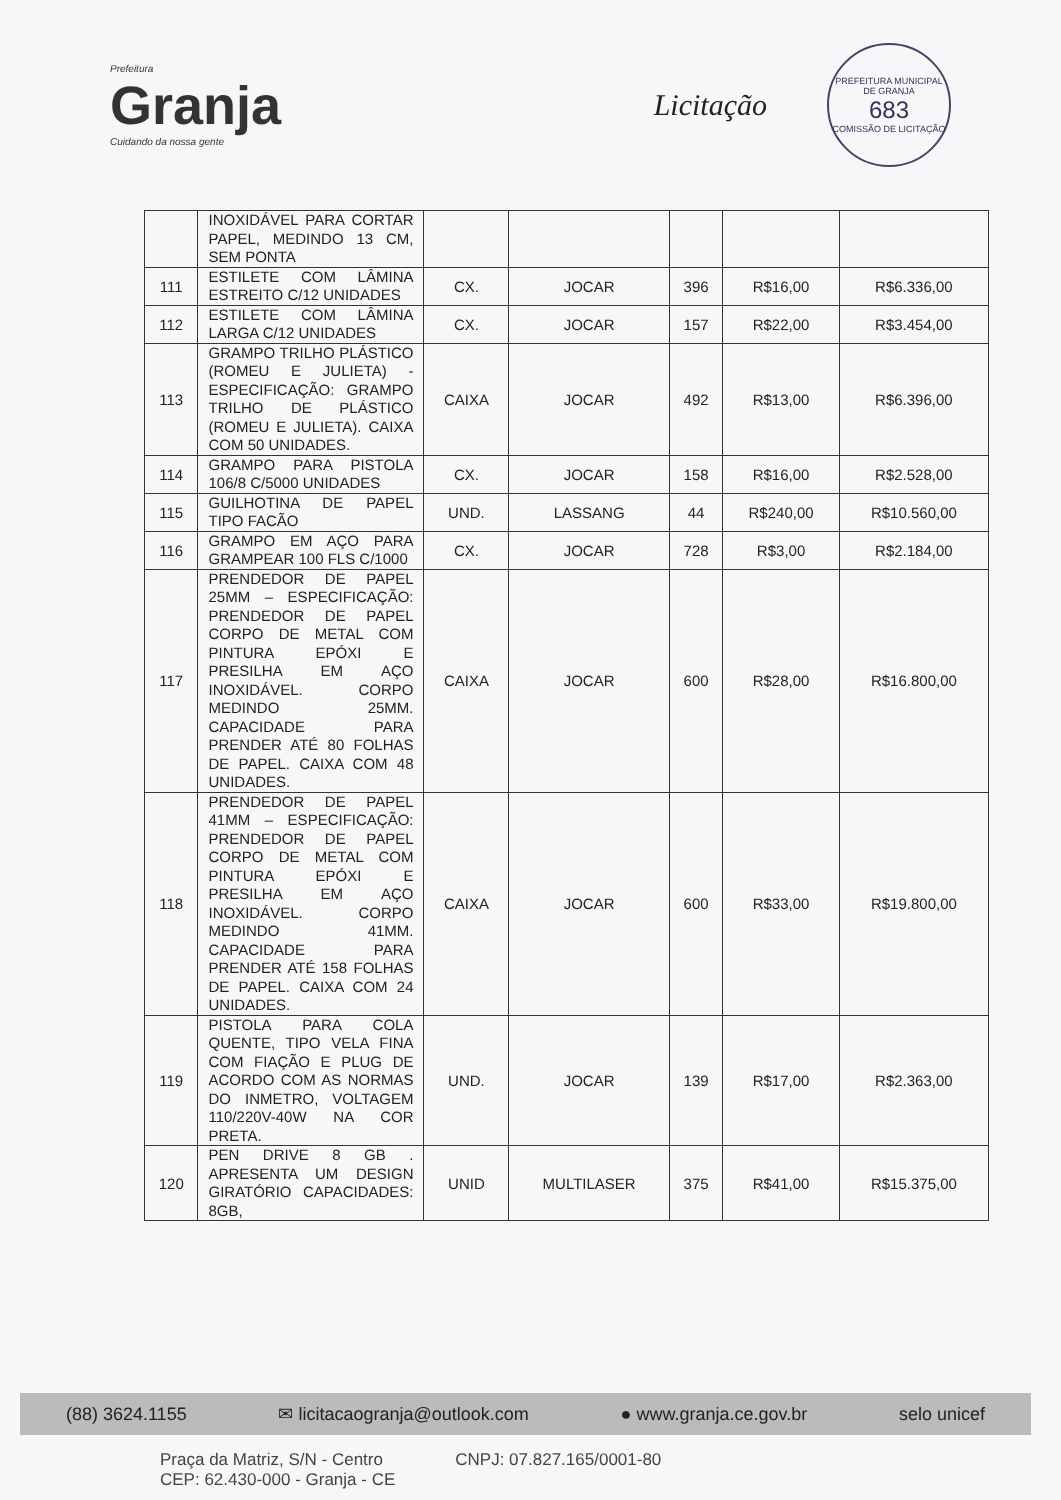Prefeitura
Granja
Cuidando da nossa gente
Licitação
PREFEITURA MUNICIPAL DE GRANJA
683
COMISSÃO DE LICITAÇÃO
| | INOXIDÁVEL PARA CORTAR PAPEL, MEDINDO 13 CM, SEM PONTA | | | | | |
| 111 | ESTILETE COM LÂMINA ESTREITO C/12 UNIDADES | CX. | JOCAR | 396 | R$16,00 | R$6.336,00 |
| 112 | ESTILETE COM LÂMINA LARGA C/12 UNIDADES | CX. | JOCAR | 157 | R$22,00 | R$3.454,00 |
| 113 | GRAMPO TRILHO PLÁSTICO (ROMEU E JULIETA) - ESPECIFICAÇÃO: GRAMPO TRILHO DE PLÁSTICO (ROMEU E JULIETA). CAIXA COM 50 UNIDADES. | CAIXA | JOCAR | 492 | R$13,00 | R$6.396,00 |
| 114 | GRAMPO PARA PISTOLA 106/8 C/5000 UNIDADES | CX. | JOCAR | 158 | R$16,00 | R$2.528,00 |
| 115 | GUILHOTINA DE PAPEL TIPO FACÃO | UND. | LASSANG | 44 | R$240,00 | R$10.560,00 |
| 116 | GRAMPO EM AÇO PARA GRAMPEAR 100 FLS C/1000 | CX. | JOCAR | 728 | R$3,00 | R$2.184,00 |
| 117 | PRENDEDOR DE PAPEL 25MM – ESPECIFICAÇÃO: PRENDEDOR DE PAPEL CORPO DE METAL COM PINTURA EPÓXI E PRESILHA EM AÇO INOXIDÁVEL. CORPO MEDINDO 25MM. CAPACIDADE PARA PRENDER ATÉ 80 FOLHAS DE PAPEL. CAIXA COM 48 UNIDADES. | CAIXA | JOCAR | 600 | R$28,00 | R$16.800,00 |
| 118 | PRENDEDOR DE PAPEL 41MM – ESPECIFICAÇÃO: PRENDEDOR DE PAPEL CORPO DE METAL COM PINTURA EPÓXI E PRESILHA EM AÇO INOXIDÁVEL. CORPO MEDINDO 41MM. CAPACIDADE PARA PRENDER ATÉ 158 FOLHAS DE PAPEL. CAIXA COM 24 UNIDADES. | CAIXA | JOCAR | 600 | R$33,00 | R$19.800,00 |
| 119 | PISTOLA PARA COLA QUENTE, TIPO VELA FINA COM FIAÇÃO E PLUG DE ACORDO COM AS NORMAS DO INMETRO, VOLTAGEM 110/220V-40W NA COR PRETA. | UND. | JOCAR | 139 | R$17,00 | R$2.363,00 |
| 120 | PEN DRIVE 8 GB . APRESENTA UM DESIGN GIRATÓRIO CAPACIDADES: 8GB, | UNID | MULTILASER | 375 | R$41,00 | R$15.375,00 |
(88) 3624.1155 ✉ licitacaogranja@outlook.com ● www.granja.ce.gov.br selo unicef
Praça da Matriz, S/N - Centro
CEP: 62.430-000 - Granja - CE
CNPJ: 07.827.165/0001-80